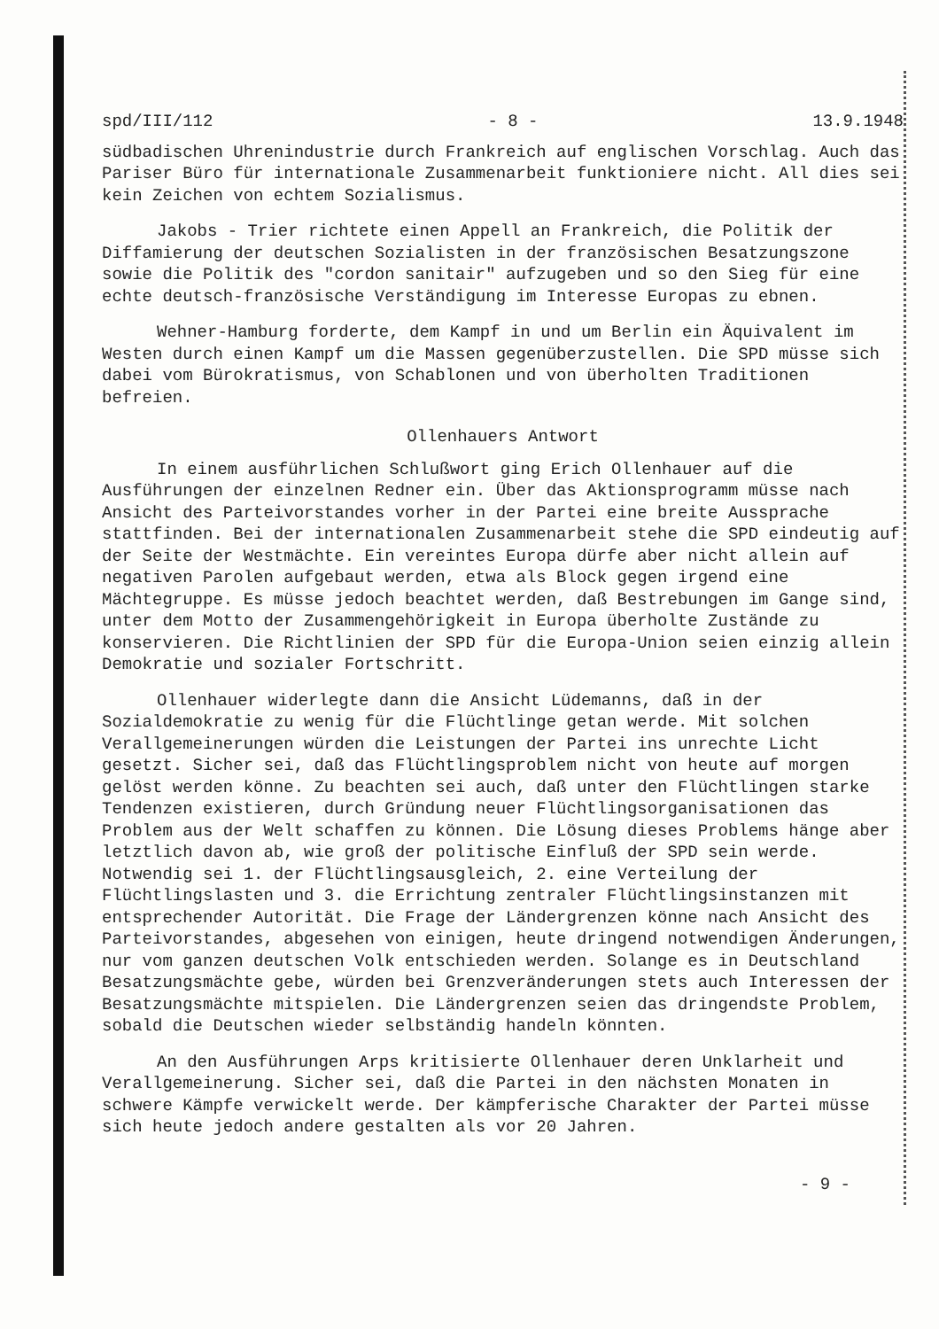spd/III/112 - 8 - 13.9.1948
südbadischen Uhrenindustrie durch Frankreich auf englischen Vorschlag. Auch das Pariser Büro für internationale Zusammenarbeit funktioniere nicht. All dies sei kein Zeichen von echtem Sozialismus.
Jakobs - Trier richtete einen Appell an Frankreich, die Politik der Diffamierung der deutschen Sozialisten in der französischen Besatzungszone sowie die Politik des "cordon sanitair" aufzugeben und so den Sieg für eine echte deutsch-französische Verständigung im Interesse Europas zu ebnen.
Wehner-Hamburg forderte, dem Kampf in und um Berlin ein Äquivalent im Westen durch einen Kampf um die Massen gegenüberzustellen. Die SPD müsse sich dabei vom Bürokratismus, von Schablonen und von überholten Traditionen befreien.
Ollenhauers Antwort
In einem ausführlichen Schlußwort ging Erich Ollenhauer auf die Ausführungen der einzelnen Redner ein. Über das Aktionsprogramm müsse nach Ansicht des Parteivorstandes vorher in der Partei eine breite Aussprache stattfinden. Bei der internationalen Zusammenarbeit stehe die SPD eindeutig auf der Seite der Westmächte. Ein vereintes Europa dürfe aber nicht allein auf negativen Parolen aufgebaut werden, etwa als Block gegen irgend eine Mächtegruppe. Es müsse jedoch beachtet werden, daß Bestrebungen im Gange sind, unter dem Motto der Zusammengehörigkeit in Europa überholte Zustände zu konservieren. Die Richtlinien der SPD für die Europa-Union seien einzig allein Demokratie und sozialer Fortschritt.
Ollenhauer widerlegte dann die Ansicht Lüdemanns, daß in der Sozialdemokratie zu wenig für die Flüchtlinge getan werde. Mit solchen Verallgemeinerungen würden die Leistungen der Partei ins unrechte Licht gesetzt. Sicher sei, daß das Flüchtlingsproblem nicht von heute auf morgen gelöst werden könne. Zu beachten sei auch, daß unter den Flüchtlingen starke Tendenzen existieren, durch Gründung neuer Flüchtlingsorganisationen das Problem aus der Welt schaffen zu können. Die Lösung dieses Problems hänge aber letztlich davon ab, wie groß der politische Einfluß der SPD sein werde. Notwendig sei 1. der Flüchtlingsausgleich, 2. eine Verteilung der Flüchtlingslasten und 3. die Errichtung zentraler Flüchtlingsinstanzen mit entsprechender Autorität. Die Frage der Ländergrenzen könne nach Ansicht des Parteivorstandes, abgesehen von einigen, heute dringend notwendigen Änderungen, nur vom ganzen deutschen Volk entschieden werden. Solange es in Deutschland Besatzungsmächte gebe, würden bei Grenzveränderungen stets auch Interessen der Besatzungsmächte mitspielen. Die Ländergrenzen seien das dringendste Problem, sobald die Deutschen wieder selbständig handeln könnten.
An den Ausführungen Arps kritisierte Ollenhauer deren Unklarheit und Verallgemeinerung. Sicher sei, daß die Partei in den nächsten Monaten in schwere Kämpfe verwickelt werde. Der kämpferische Charakter der Partei müsse sich heute jedoch andere gestalten als vor 20 Jahren.
- 9 -